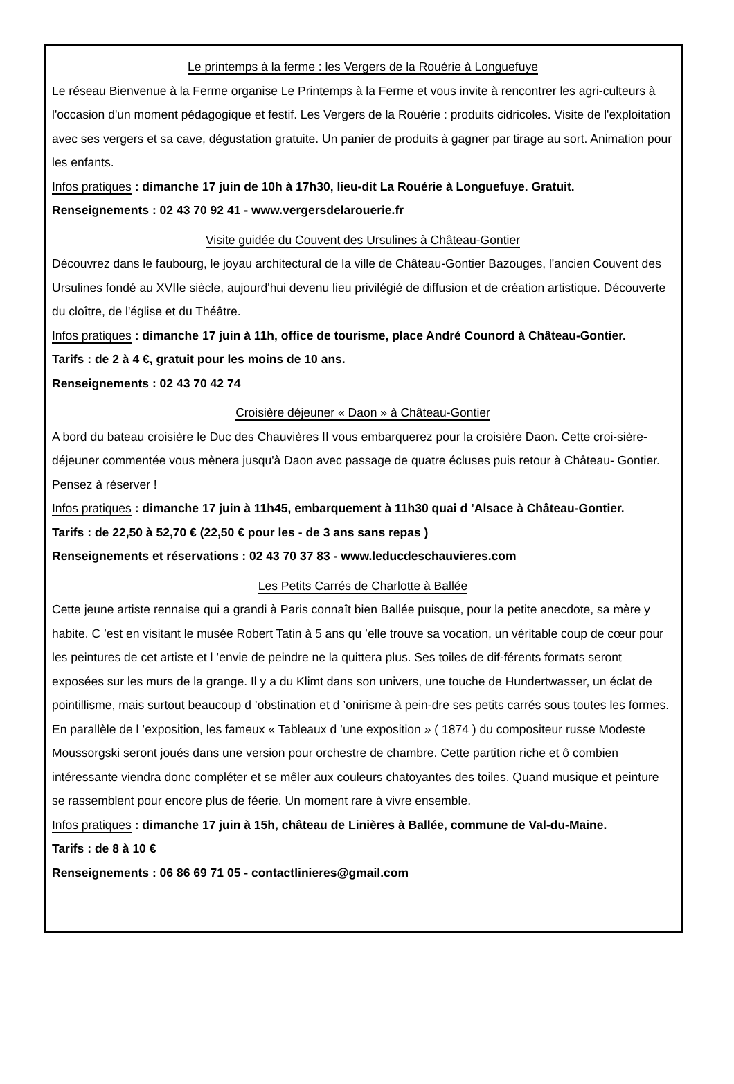Le printemps à la ferme : les Vergers de la Rouérie à Longuefuye
Le réseau Bienvenue à la Ferme organise Le Printemps à la Ferme et vous invite à rencontrer les agri-culteurs à l'occasion d'un moment pédagogique et festif. Les Vergers de la Rouérie : produits cidricoles. Visite de l'exploitation avec ses vergers et sa cave, dégustation gratuite. Un panier de produits à gagner par tirage au sort. Animation pour les enfants.
Infos pratiques : dimanche 17 juin de 10h à 17h30, lieu-dit La Rouérie à Longuefuye. Gratuit.
Renseignements : 02 43 70 92 41 - www.vergersdelarouerie.fr
Visite guidée du Couvent des Ursulines à Château-Gontier
Découvrez dans le faubourg, le joyau architectural de la ville de Château-Gontier Bazouges, l'ancien Couvent des Ursulines fondé au XVIIe siècle, aujourd'hui devenu lieu privilégié de diffusion et de création artistique. Découverte du cloître, de l'église et du Théâtre.
Infos pratiques : dimanche 17 juin à 11h, office de tourisme, place André Counord à Château-Gontier.
Tarifs : de 2 à 4 €, gratuit pour les moins de 10 ans.
Renseignements : 02 43 70 42 74
Croisière déjeuner « Daon » à Château-Gontier
A bord du bateau croisière le Duc des Chauvières II vous embarquerez pour la croisière Daon. Cette croi-sière- déjeuner commentée vous mènera jusqu'à Daon avec passage de quatre écluses puis retour à Château- Gontier. Pensez à réserver !
Infos pratiques : dimanche 17 juin à 11h45, embarquement à 11h30 quai d ’Alsace à Château-Gontier.
Tarifs : de 22,50 à 52,70 € (22,50 € pour les - de 3 ans sans repas )
Renseignements et réservations : 02 43 70 37 83 - www.leducdeschauvieres.com
Les Petits Carrés de Charlotte à Ballée
Cette jeune artiste rennaise qui a grandi à Paris connaît bien Ballée puisque, pour la petite anecdote, sa mère y habite. C ’est en visitant le musée Robert Tatin à 5 ans qu ’elle trouve sa vocation, un véritable coup de cœur pour les peintures de cet artiste et l ’envie de peindre ne la quittera plus. Ses toiles de dif-férents formats seront exposées sur les murs de la grange. Il y a du Klimt dans son univers, une touche de Hundertwasser, un éclat de pointillisme, mais surtout beaucoup d ’obstination et d ’onirisme à pein-dre ses petits carrés sous toutes les formes.
En parallèle de l ’exposition, les fameux « Tableaux d ’une exposition » ( 1874 ) du compositeur russe Modeste Moussorgski seront joués dans une version pour orchestre de chambre. Cette partition riche et ô combien intéressante viendra donc compléter et se mêler aux couleurs chatoyantes des toiles. Quand musique et peinture se rassemblent pour encore plus de féerie. Un moment rare à vivre ensemble.
Infos pratiques : dimanche 17 juin à 15h, château de Linières à Ballée, commune de Val-du-Maine.
Tarifs : de 8 à 10 €
Renseignements : 06 86 69 71 05 - contactlinieres@gmail.com